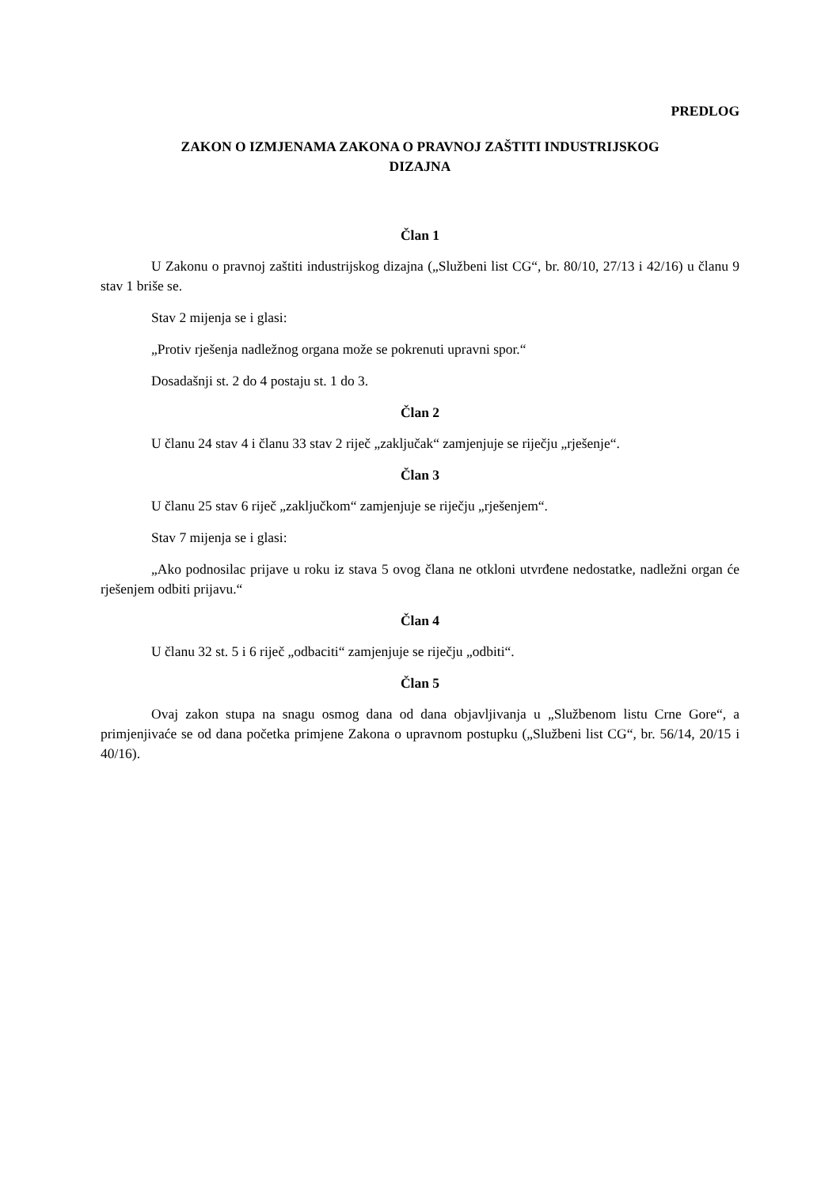PREDLOG
ZAKON O IZMJENAMA ZAKONA O PRAVNOJ ZAŠTITI INDUSTRIJSKOG
DIZAJNA
Član 1
U Zakonu o pravnoj zaštiti industrijskog dizajna („Službeni list CG“, br. 80/10, 27/13 i 42/16) u članu 9 stav 1 briše se.
Stav 2 mijenja se i glasi:
„Protiv rješenja nadležnog organa može se pokrenuti upravni spor.“
Dosadašnji st. 2 do 4 postaju st. 1 do 3.
Član 2
U članu 24 stav 4 i članu 33 stav 2 riječ „zaključak“ zamjenjuje se riječju „rješenje“.
Član 3
U članu 25 stav 6 riječ „zaključkom“ zamjenjuje se riječju „rješenjem“.
Stav 7 mijenja se i glasi:
„Ako podnosilac prijave u roku iz stava 5 ovog člana ne otkloni utvrđene nedostatke, nadležni organ će rješenjem odbiti prijavu.“
Član 4
U članu 32 st. 5 i 6 riječ „odbaciti“ zamjenjuje se riječju „odbiti“.
Član 5
Ovaj zakon stupa na snagu osmog dana od dana objavljivanja u „Službenom listu Crne Gore“, a primjenjivaće se od dana početka primjene Zakona o upravnom postupku („Službeni list CG“, br. 56/14, 20/15 i 40/16).